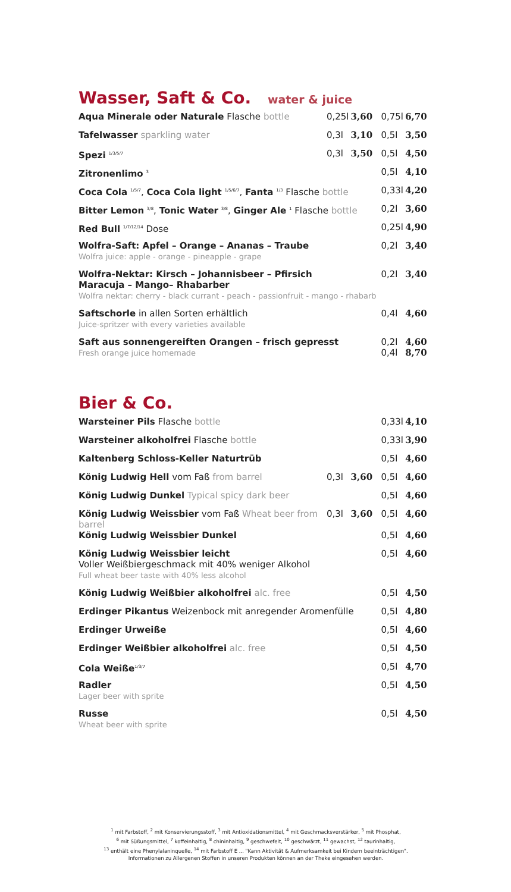Wasser, Saft & Co. water & juice
| Aqua Minerale oder Naturale Flasche bottle | 0,25l | 3,60 | 0,75l | 6,70 |
| Tafelwasser sparkling water | 0,3l | 3,10 | 0,5l | 3,50 |
| Spezi <sup>1/3/5/7</sup> | 0,3l | 3,50 | 0,5l | 4,50 |
| Zitronenlimo <sup>3</sup> | | | 0,5l | 4,10 |
| Coca Cola <sup>1/5/7</sup>, Coca Cola light <sup>1/5/6/7</sup>, Fanta <sup>1/3</sup> Flasche bottle | | | 0,33l | 4,20 |
| Bitter Lemon <sup>3/8</sup>, Tonic Water <sup>3/8</sup>, Ginger Ale <sup>1</sup> Flasche bottle | | | 0,2l | 3,60 |
| Red Bull <sup>1/7/12/14</sup> Dose | | | 0,25l | 4,90 |
| Wolfra-Saft: Apfel – Orange – Ananas – Traube Wolfra juice: apple - orange - pineapple - grape | | | 0,2l | 3,40 |
| Wolfra-Nektar: Kirsch – Johannisbeer – Pfirsich Maracuja – Mango– Rhabarber Wolfra nektar: cherry - black currant - peach - passionfruit - mango - rhabarb | | | 0,2l | 3,40 |
| Saftschorle in allen Sorten erhältlich Juice-spritzer with every varieties available | | | 0,4l | 4,60 |
| Saft aus sonnengereiften Orangen – frisch gepresst Fresh orange juice homemade | | | 0,2l 0,4l | 4,60 8,70 |
Bier & Co.
| Warsteiner Pils Flasche bottle | | | 0,33l | 4,10 |
| Warsteiner alkoholfrei Flasche bottle | | | 0,33l | 3,90 |
| Kaltenberg Schloss-Keller Naturtrüb | | | 0,5l | 4,60 |
| König Ludwig Hell vom Faß from barrel | 0,3l | 3,60 | 0,5l | 4,60 |
| König Ludwig Dunkel Typical spicy dark beer | | | 0,5l | 4,60 |
| König Ludwig Weissbier vom Faß Wheat beer from barrel | 0,3l | 3,60 | 0,5l | 4,60 |
| König Ludwig Weissbier Dunkel | | | 0,5l | 4,60 |
| König Ludwig Weissbier leicht Voller Weißbiergeschmack mit 40% weniger Alkohol Full wheat beer taste with 40% less alcohol | | | 0,5l | 4,60 |
| König Ludwig Weißbier alkoholfrei alc. free | | | 0,5l | 4,50 |
| Erdinger Pikantus Weizenbock mit anregender Aromenfülle | | | 0,5l | 4,80 |
| Erdinger Urweiße | | | 0,5l | 4,60 |
| Erdinger Weißbier alkoholfrei alc. free | | | 0,5l | 4,50 |
| Cola Weiße<sup>1/3/7</sup> | | | 0,5l | 4,70 |
| Radler Lager beer with sprite | | | 0,5l | 4,50 |
| Russe Wheat beer with sprite | | | 0,5l | 4,50 |
<sup>1</sup> mit Farbstoff, <sup>2</sup> mit Konservierungsstoff, <sup>3</sup> mit Antioxidationsmittel, <sup>4</sup> mit Geschmacksverstärker, <sup>5</sup> mit Phosphat,
<sup>6</sup> mit Süßungsmittel, <sup>7</sup> koffeinhaltig, <sup>8</sup> chininhaltig, <sup>9</sup> geschwefelt, <sup>10</sup> geschwärzt, <sup>11</sup> gewachst, <sup>12</sup> taurinhaltig,
<sup>13</sup> enthält eine Phenylalaninquelle, <sup>14</sup> mit Farbstoff E ... "Kann Aktivität & Aufmerksamkeit bei Kindern beeinträchtigen".
Informationen zu Allergenen Stoffen in unseren Produkten können an der Theke eingesehen werden.